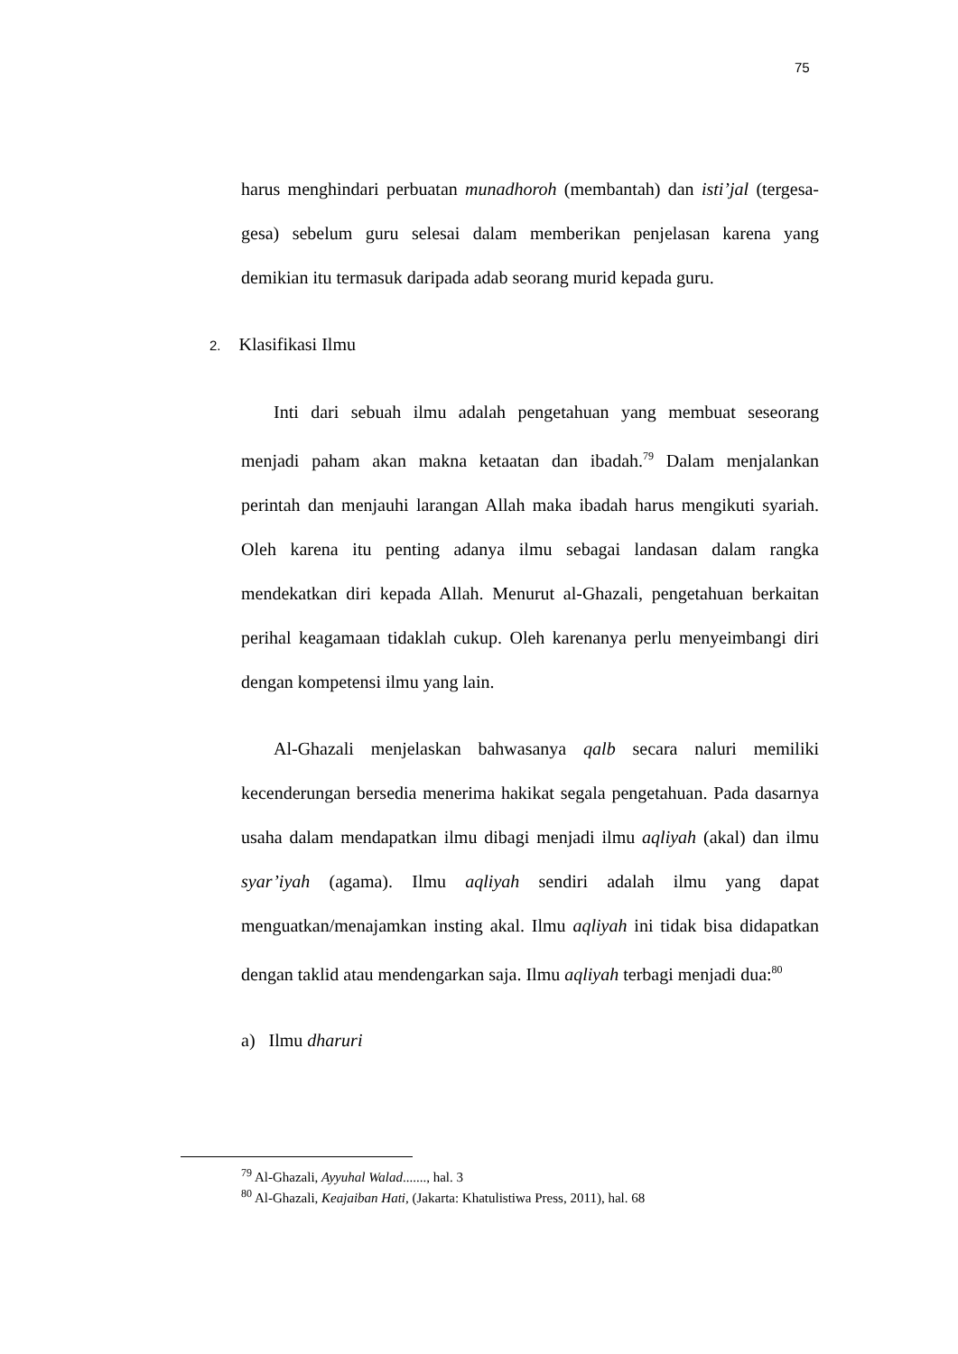75
harus menghindari perbuatan munadhoroh (membantah) dan isti’jal (tergesa-gesa) sebelum guru selesai dalam memberikan penjelasan karena yang demikian itu termasuk daripada adab seorang murid kepada guru.
2. Klasifikasi Ilmu
Inti dari sebuah ilmu adalah pengetahuan yang membuat seseorang menjadi paham akan makna ketaatan dan ibadah.<sup>79</sup> Dalam menjalankan perintah dan menjauhi larangan Allah maka ibadah harus mengikuti syariah. Oleh karena itu penting adanya ilmu sebagai landasan dalam rangka mendekatkan diri kepada Allah. Menurut al-Ghazali, pengetahuan berkaitan perihal keagamaan tidaklah cukup. Oleh karenanya perlu menyeimbangi diri dengan kompetensi ilmu yang lain.
Al-Ghazali menjelaskan bahwasanya qalb secara naluri memiliki kecenderungan bersedia menerima hakikat segala pengetahuan. Pada dasarnya usaha dalam mendapatkan ilmu dibagi menjadi ilmu aqliyah (akal) dan ilmu syar’iyah (agama). Ilmu aqliyah sendiri adalah ilmu yang dapat menguatkan/menajamkan insting akal. Ilmu aqliyah ini tidak bisa didapatkan dengan taklid atau mendengarkan saja. Ilmu aqliyah terbagi menjadi dua:<sup>80</sup>
a) Ilmu dharuri
<sup>79</sup> Al-Ghazali, Ayyuhal Walad......., hal. 3
<sup>80</sup> Al-Ghazali, Keajaiban Hati, (Jakarta: Khatulistiwa Press, 2011), hal. 68